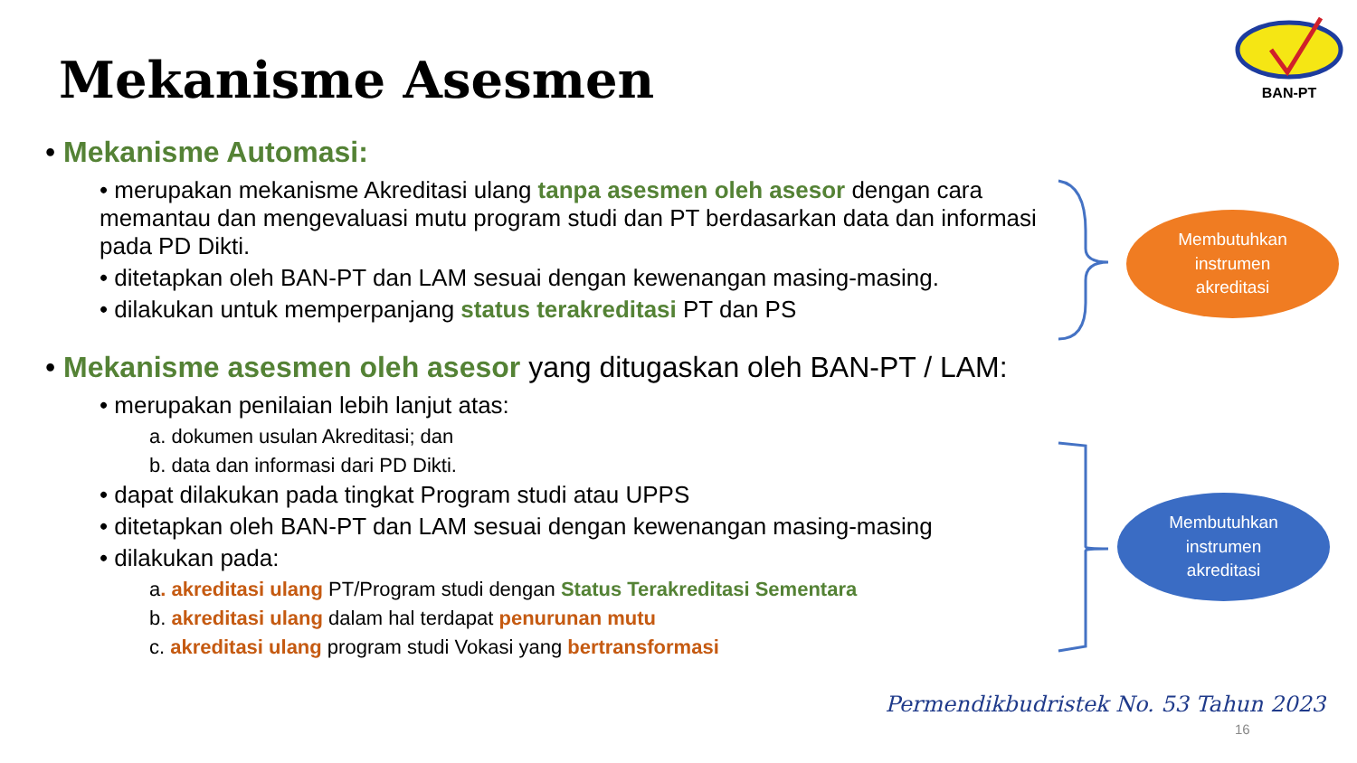Mekanisme Asesmen
BAN-PT
• Mekanisme Automasi:
• merupakan mekanisme Akreditasi ulang tanpa asesmen oleh asesor dengan cara memantau dan mengevaluasi mutu program studi dan PT berdasarkan data dan informasi pada PD Dikti.
• ditetapkan oleh BAN-PT dan LAM sesuai dengan kewenangan masing-masing.
• dilakukan untuk memperpanjang status terakreditasi PT dan PS
• Mekanisme asesmen oleh asesor yang ditugaskan oleh BAN-PT / LAM:
• merupakan penilaian lebih lanjut atas:
a. dokumen usulan Akreditasi; dan
b. data dan informasi dari PD Dikti.
• dapat dilakukan pada tingkat Program studi atau UPPS
• ditetapkan oleh BAN-PT dan LAM sesuai dengan kewenangan masing-masing
• dilakukan pada:
a. akreditasi ulang PT/Program studi dengan Status Terakreditasi Sementara
b. akreditasi ulang dalam hal terdapat penurunan mutu
c. akreditasi ulang program studi Vokasi yang bertransformasi
Membutuhkan
instrumen
akreditasi
Membutuhkan
instrumen
akreditasi
Permendikbudristek No. 53 Tahun 2023
16